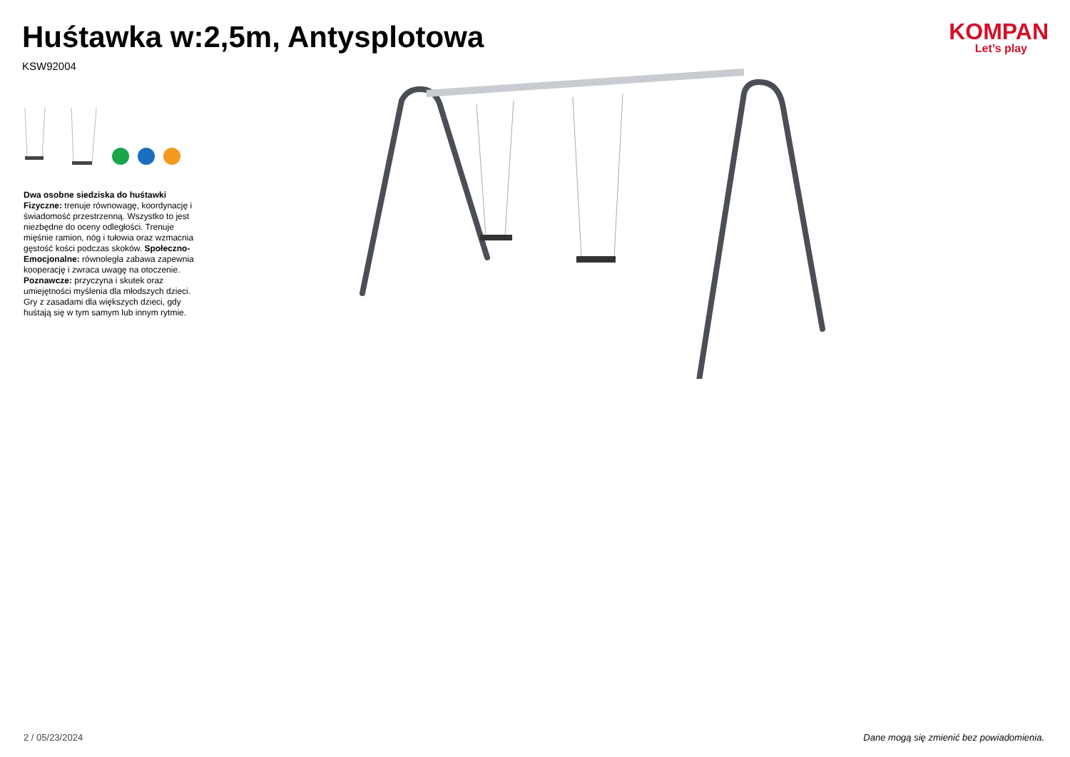Huśtawka w:2,5m, Antysplotowa
KSW92004
KOMPAN
Let’s play
Dwa osobne siedziska do huśtawki
Fizyczne: trenuje równowagę, koordynację i świadomość przestrzenną. Wszystko to jest niezbędne do oceny odległości. Trenuje mięśnie ramion, nóg i tułowia oraz wzmacnia gęstość kości podczas skoków. Społeczno-Emocjonalne: równoległa zabawa zapewnia kooperację i zwraca uwagę na otoczenie. Poznawcze: przyczyna i skutek oraz umiejętności myślenia dla młodszych dzieci. Gry z zasadami dla większych dzieci, gdy huśtają się w tym samym lub innym rytmie.
2 / 05/23/2024 Dane mogą się zmienić bez powiadomienia.